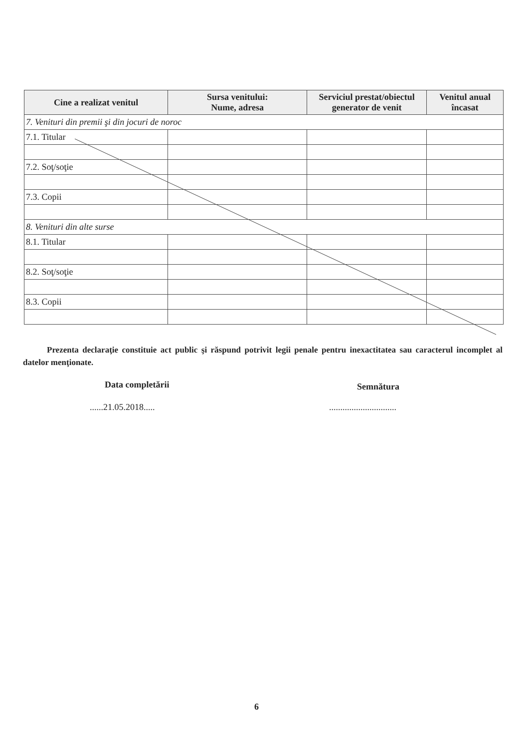| Cine a realizat venitul | Sursa venitului: Nume, adresa | Serviciul prestat/obiectul generator de venit | Venitul anual încasat |
| --- | --- | --- | --- |
| 7. Venituri din premii şi din jocuri de noroc | | | |
| 7.1. Titular | | | |
| 7.2. Soţ/soţie | | | |
| 7.3. Copii | | | |
| 8. Venituri din alte surse | | | |
| 8.1. Titular | | | |
| 8.2. Soţ/soţie | | | |
| 8.3. Copii | | | |
Prezenta declaraţie constituie act public şi răspund potrivit legii penale pentru inexactitatea sau caracterul incomplet al datelor menţionate.
Data completării Semnătura
......21.05.2018..... ..............................
6